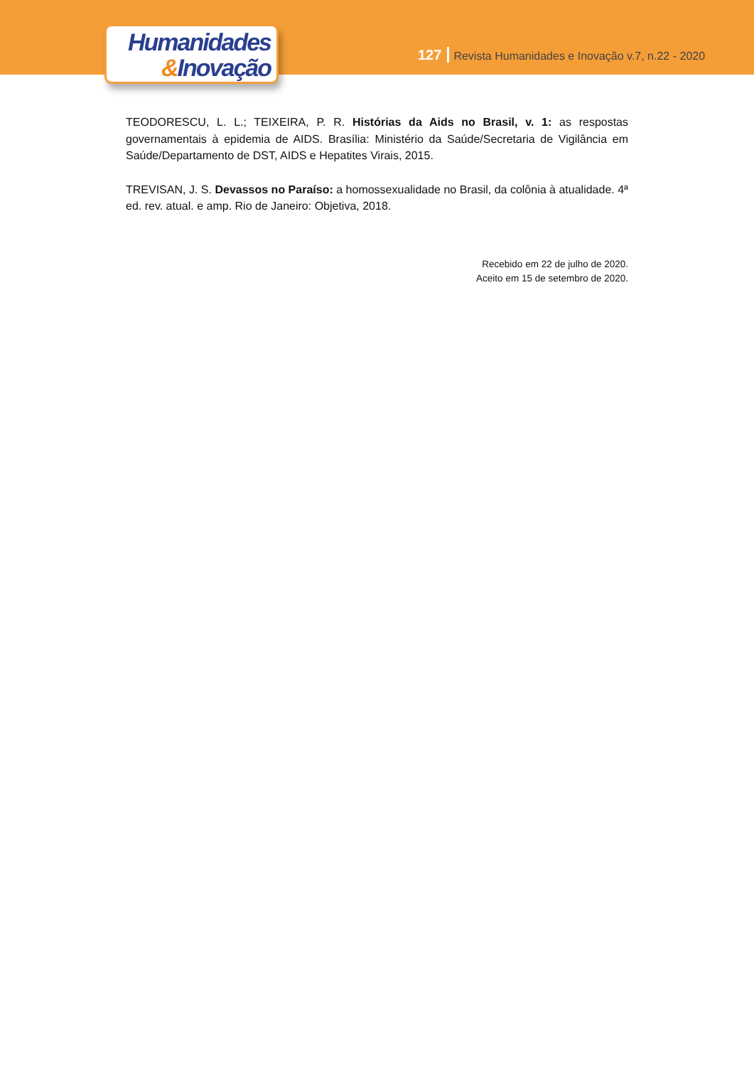Humanidades
&Inovação
127 Revista Humanidades e Inovação v.7, n.22 - 2020
TEODORESCU, L. L.; TEIXEIRA, P. R. Histórias da Aids no Brasil, v. 1: as respostas governamentais à epidemia de AIDS. Brasília: Ministério da Saúde/Secretaria de Vigilância em Saúde/Departamento de DST, AIDS e Hepatites Virais, 2015.
TREVISAN, J. S. Devassos no Paraíso: a homossexualidade no Brasil, da colônia à atualidade. 4ª ed. rev. atual. e amp. Rio de Janeiro: Objetiva, 2018.
Recebido em 22 de julho de 2020.
Aceito em 15 de setembro de 2020.